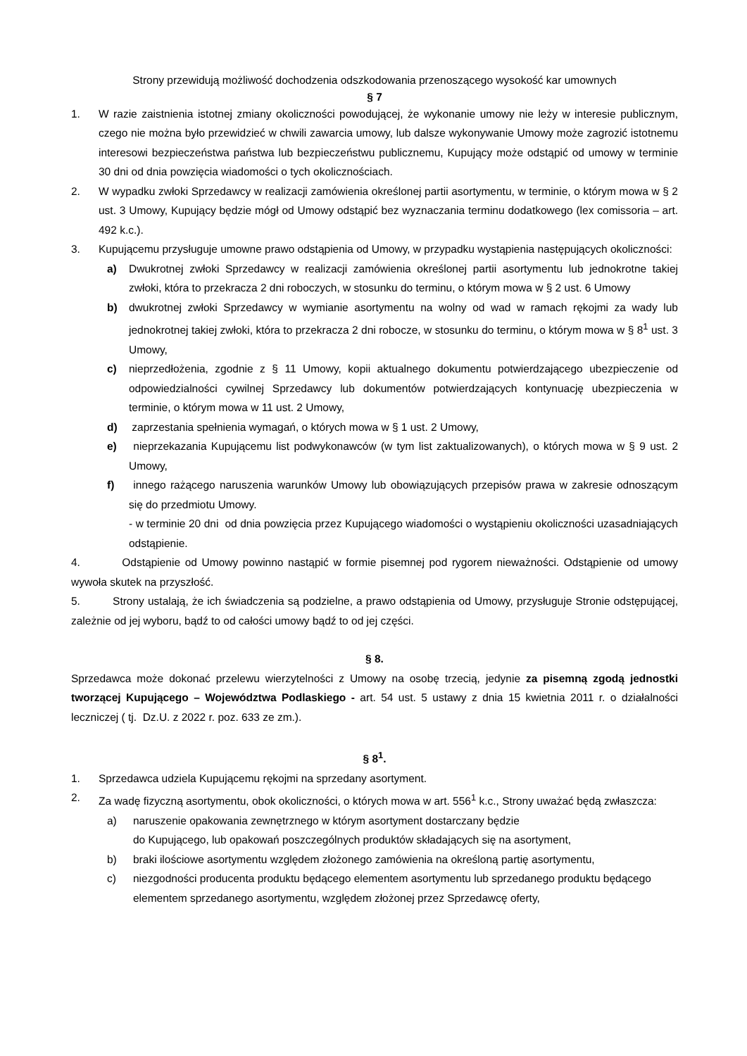Strony przewidują możliwość dochodzenia odszkodowania przenoszącego wysokość kar umownych
§ 7
1. W razie zaistnienia istotnej zmiany okoliczności powodującej, że wykonanie umowy nie leży w interesie publicznym, czego nie można było przewidzieć w chwili zawarcia umowy, lub dalsze wykonywanie Umowy może zagrozić istotnemu interesowi bezpieczeństwa państwa lub bezpieczeństwu publicznemu, Kupujący może odstąpić od umowy w terminie 30 dni od dnia powzięcia wiadomości o tych okolicznościach.
2. W wypadku zwłoki Sprzedawcy w realizacji zamówienia określonej partii asortymentu, w terminie, o którym mowa w § 2 ust. 3 Umowy, Kupujący będzie mógł od Umowy odstąpić bez wyznaczania terminu dodatkowego (lex comissoria – art. 492 k.c.).
3. Kupującemu przysługuje umowne prawo odstąpienia od Umowy, w przypadku wystąpienia następujących okoliczności:
a) Dwukrotnej zwłoki Sprzedawcy w realizacji zamówienia określonej partii asortymentu lub jednokrotne takiej zwłoki, która to przekracza 2 dni roboczych, w stosunku do terminu, o którym mowa w § 2 ust. 6 Umowy
b) dwukrotnej zwłoki Sprzedawcy w wymianie asortymentu na wolny od wad w ramach rękojmi za wady lub jednokrotnej takiej zwłoki, która to przekracza 2 dni robocze, w stosunku do terminu, o którym mowa w § 8<sup>1</sup> ust. 3 Umowy,
c) nieprzedłożenia, zgodnie z § 11 Umowy, kopii aktualnego dokumentu potwierdzającego ubezpieczenie od odpowiedzialności cywilnej Sprzedawcy lub dokumentów potwierdzających kontynuację ubezpieczenia w terminie, o którym mowa w 11 ust. 2 Umowy,
d) zaprzestania spełnienia wymagań, o których mowa w § 1 ust. 2 Umowy,
e) nieprzekazania Kupującemu list podwykonawców (w tym list zaktualizowanych), o których mowa w § 9 ust. 2 Umowy,
f) innego rażącego naruszenia warunków Umowy lub obowiązujących przepisów prawa w zakresie odnoszącym się do przedmiotu Umowy.
- w terminie 20 dni od dnia powzięcia przez Kupującego wiadomości o wystąpieniu okoliczności uzasadniających odstąpienie.
4. Odstąpienie od Umowy powinno nastąpić w formie pisemnej pod rygorem nieważności. Odstąpienie od umowy wywoła skutek na przyszłość.
5. Strony ustalają, że ich świadczenia są podzielne, a prawo odstąpienia od Umowy, przysługuje Stronie odstępującej, zależnie od jej wyboru, bądź to od całości umowy bądź to od jej części.
§ 8.
Sprzedawca może dokonać przelewu wierzytelności z Umowy na osobę trzecią, jedynie za pisemną zgodą jednostki tworzącej Kupującego – Województwa Podlaskiego - art. 54 ust. 5 ustawy z dnia 15 kwietnia 2011 r. o działalności leczniczej ( tj. Dz.U. z 2022 r. poz. 633 ze zm.).
§ 8<sup>1</sup>.
1. Sprzedawca udziela Kupującemu rękojmi na sprzedany asortyment.
2. Za wadę fizyczną asortymentu, obok okoliczności, o których mowa w art. 556<sup>1</sup> k.c., Strony uważać będą zwłaszcza:
a) naruszenie opakowania zewnętrznego w którym asortyment dostarczany będzie
do Kupującego, lub opakowań poszczególnych produktów składających się na asortyment,
b) braki ilościowe asortymentu względem złożonego zamówienia na określoną partię asortymentu,
c) niezgodności producenta produktu będącego elementem asortymentu lub sprzedanego produktu będącego elementem sprzedanego asortymentu, względem złożonej przez Sprzedawcę oferty,